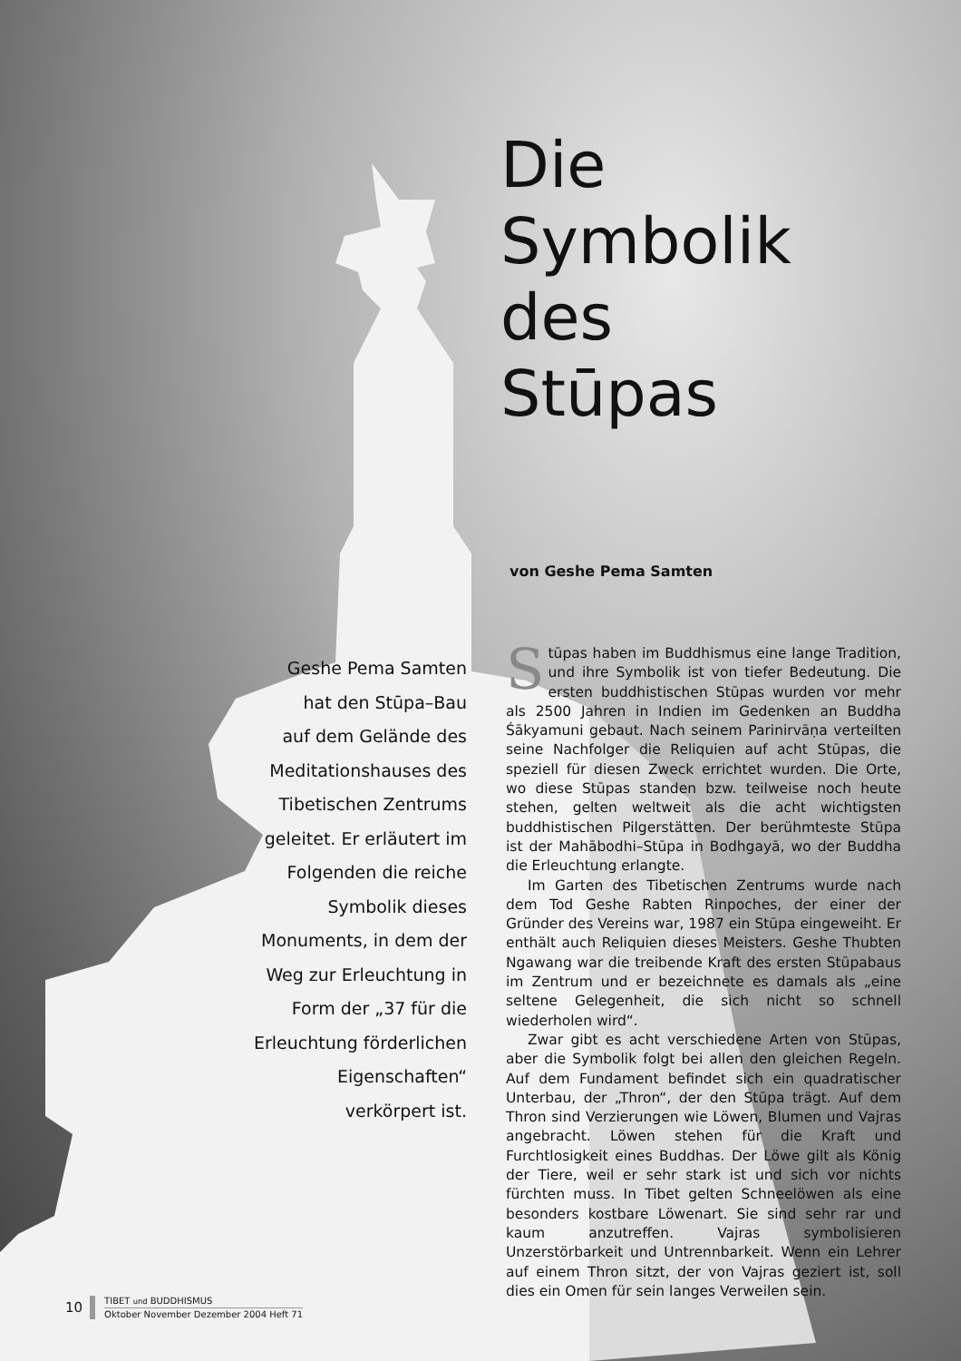Die
Symbolik
des
Stūpas
von Geshe Pema Samten
Geshe Pema Samten
hat den Stūpa–Bau
auf dem Gelände des
Meditationshauses des
Tibetischen Zentrums
geleitet. Er erläutert im
Folgenden die reiche
Symbolik dieses
Monuments, in dem der
Weg zur Erleuchtung in
Form der „37 für die
Erleuchtung förderlichen
Eigenschaften“
verkörpert ist.
Stūpas haben im Buddhismus eine lange Tradition, und ihre Symbolik ist von tiefer Bedeutung. Die ersten buddhistischen Stūpas wurden vor mehr als 2500 Jahren in Indien im Gedenken an Buddha Śākyamuni gebaut. Nach seinem Parinirvāṇa verteilten seine Nachfolger die Reliquien auf acht Stūpas, die speziell für diesen Zweck errichtet wurden. Die Orte, wo diese Stūpas standen bzw. teilweise noch heute stehen, gelten weltweit als die acht wichtigsten buddhistischen Pilgerstätten. Der berühmteste Stūpa ist der Mahābodhi–Stūpa in Bodhgayā, wo der Buddha die Erleuchtung erlangte.
Im Garten des Tibetischen Zentrums wurde nach dem Tod Geshe Rabten Rinpoches, der einer der Gründer des Vereins war, 1987 ein Stūpa eingeweiht. Er enthält auch Reliquien dieses Meisters. Geshe Thubten Ngawang war die treibende Kraft des ersten Stūpabaus im Zentrum und er bezeichnete es damals als „eine seltene Gelegenheit, die sich nicht so schnell wiederholen wird“.
Zwar gibt es acht verschiedene Arten von Stūpas, aber die Symbolik folgt bei allen den gleichen Regeln. Auf dem Fundament befindet sich ein quadratischer Unterbau, der „Thron“, der den Stūpa trägt. Auf dem Thron sind Verzierungen wie Löwen, Blumen und Vajras angebracht. Löwen stehen für die Kraft und Furchtlosigkeit eines Buddhas. Der Löwe gilt als König der Tiere, weil er sehr stark ist und sich vor nichts fürchten muss. In Tibet gelten Schneelöwen als eine besonders kostbare Löwenart. Sie sind sehr rar und kaum anzutreffen. Vajras symbolisieren Unzerstörbarkeit und Untrennbarkeit. Wenn ein Lehrer auf einem Thron sitzt, der von Vajras geziert ist, soll dies ein Omen für sein langes Verweilen sein.
10
TIBET und BUDDHISMUS
Oktober November Dezember 2004 Heft 71